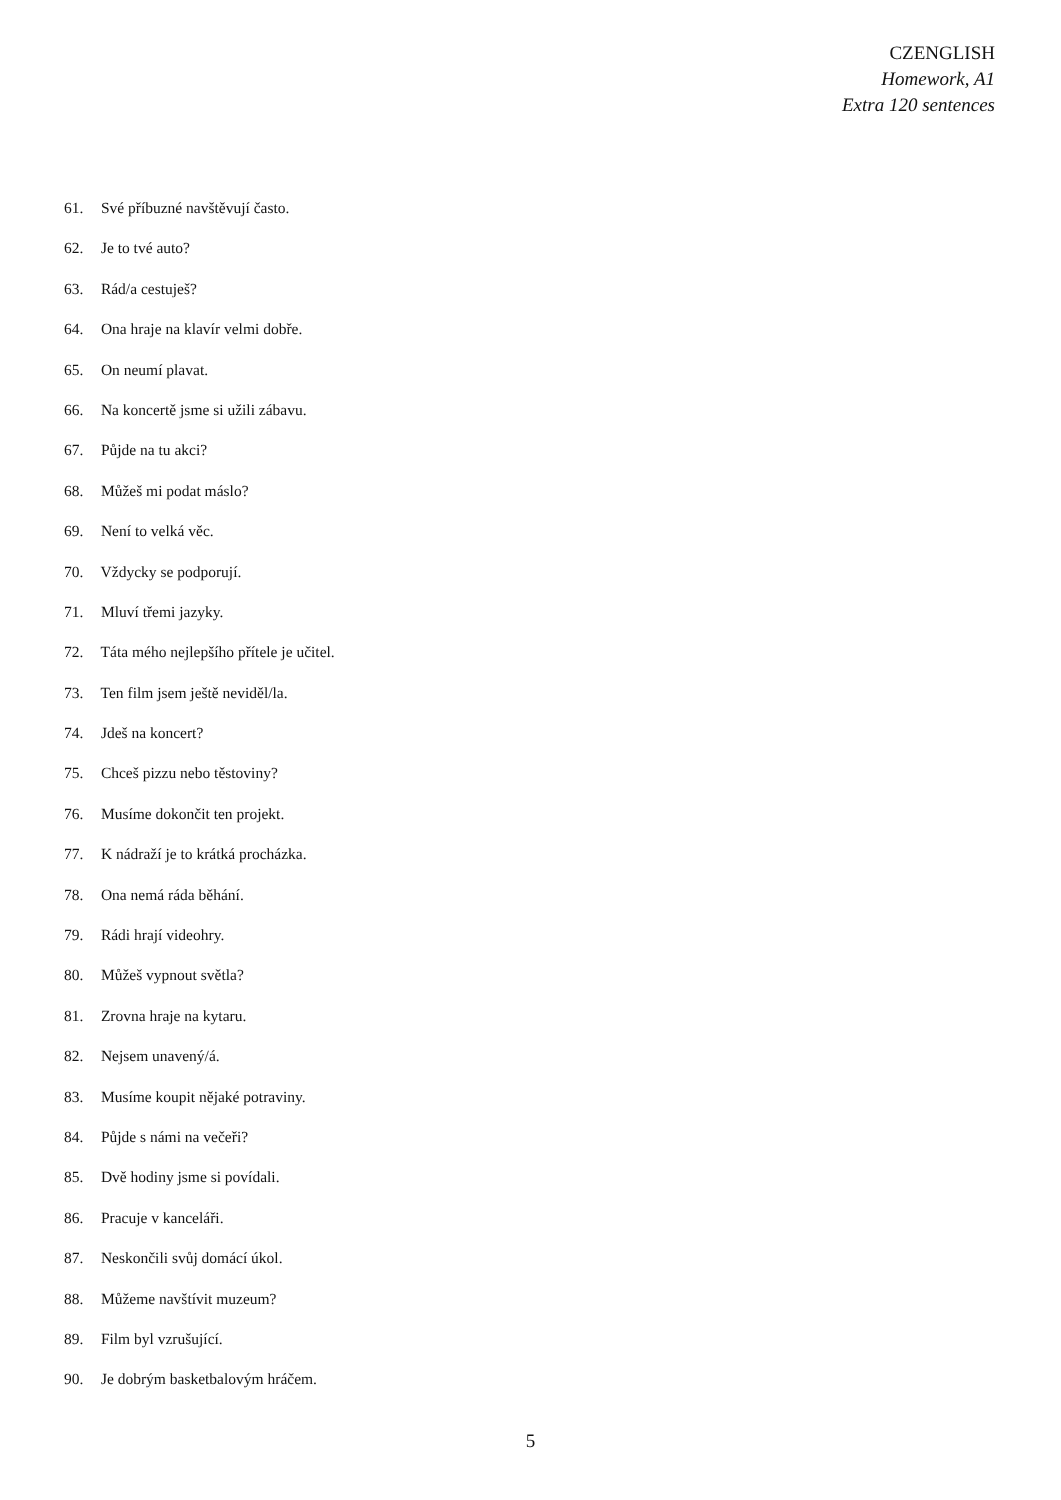CZENGLISH
Homework, A1
Extra 120 sentences
61. Své příbuzné navštěvují často.
62. Je to tvé auto?
63. Rád/a cestuješ?
64. Ona hraje na klavír velmi dobře.
65. On neumí plavat.
66. Na koncertě jsme si užili zábavu.
67. Půjde na tu akci?
68. Můžeš mi podat máslo?
69. Není to velká věc.
70. Vždycky se podporují.
71. Mluví třemi jazyky.
72. Táta mého nejlepšího přítele je učitel.
73. Ten film jsem ještě neviděl/la.
74. Jdeš na koncert?
75. Chceš pizzu nebo těstoviny?
76. Musíme dokončit ten projekt.
77. K nádraží je to krátká procházka.
78. Ona nemá ráda běhání.
79. Rádi hrají videohry.
80. Můžeš vypnout světla?
81. Zrovna hraje na kytaru.
82. Nejsem unavený/á.
83. Musíme koupit nějaké potraviny.
84. Půjde s námi na večeři?
85. Dvě hodiny jsme si povídali.
86. Pracuje v kanceláři.
87. Neskončili svůj domácí úkol.
88. Můžeme navštívit muzeum?
89. Film byl vzrušující.
90. Je dobrým basketbalovým hráčem.
5